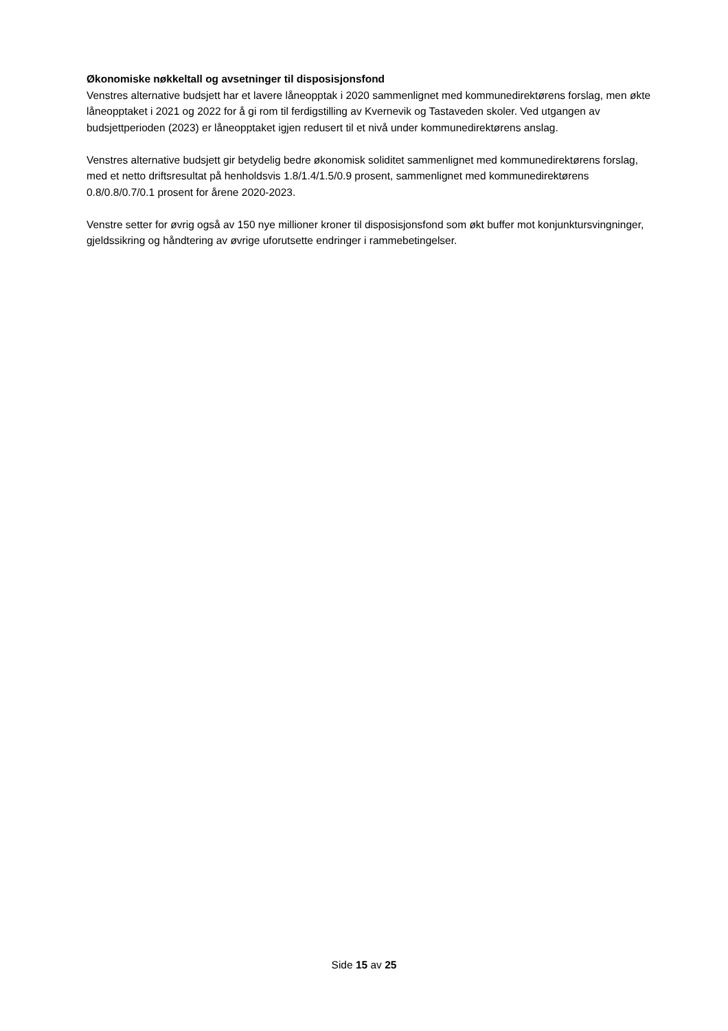Økonomiske nøkkeltall og avsetninger til disposisjonsfond
Venstres alternative budsjett har et lavere låneopptak i 2020 sammenlignet med kommunedirektørens forslag, men økte låneopptaket i 2021 og 2022 for å gi rom til ferdigstilling av Kvernevik og Tastaveden skoler. Ved utgangen av budsjettperioden (2023) er låneopptaket igjen redusert til et nivå under kommunedirektørens anslag.
Venstres alternative budsjett gir betydelig bedre økonomisk soliditet sammenlignet med kommunedirektørens forslag, med et netto driftsresultat på henholdsvis 1.8/1.4/1.5/0.9 prosent, sammenlignet med kommunedirektørens 0.8/0.8/0.7/0.1 prosent for årene 2020-2023.
Venstre setter for øvrig også av 150 nye millioner kroner til disposisjonsfond som økt buffer mot konjunktursvingninger, gjeldssikring og håndtering av øvrige uforutsette endringer i rammebetingelser.
Side 15 av 25